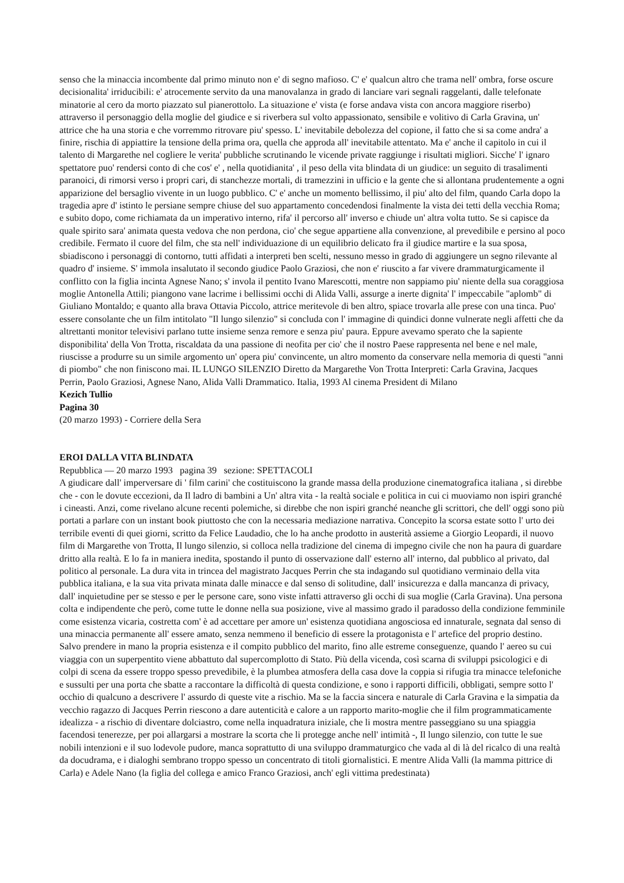senso che la minaccia incombente dal primo minuto non e' di segno mafioso. C' e' qualcun altro che trama nell' ombra, forse oscure decisionalita' irriducibili: e' atrocemente servito da una manovalanza in grado di lanciare vari segnali raggelanti, dalle telefonate minatorie al cero da morto piazzato sul pianerottolo. La situazione e' vista (e forse andava vista con ancora maggiore riserbo) attraverso il personaggio della moglie del giudice e si riverbera sul volto appassionato, sensibile e volitivo di Carla Gravina, un' attrice che ha una storia e che vorremmo ritrovare piu' spesso. L' inevitabile debolezza del copione, il fatto che si sa come andra' a finire, rischia di appiattire la tensione della prima ora, quella che approda all' inevitabile attentato. Ma e' anche il capitolo in cui il talento di Margarethe nel cogliere le verita' pubbliche scrutinando le vicende private raggiunge i risultati migliori. Sicche' l' ignaro spettatore puo' rendersi conto di che cos' e' , nella quotidianita' , il peso della vita blindata di un giudice: un seguito di trasalimenti paranoici, di rimorsi verso i propri cari, di stanchezze mortali, di tramezzini in ufficio e la gente che si allontana prudentemente a ogni apparizione del bersaglio vivente in un luogo pubblico. C' e' anche un momento bellissimo, il piu' alto del film, quando Carla dopo la tragedia apre d' istinto le persiane sempre chiuse del suo appartamento concedendosi finalmente la vista dei tetti della vecchia Roma; e subito dopo, come richiamata da un imperativo interno, rifa' il percorso all' inverso e chiude un' altra volta tutto. Se si capisce da quale spirito sara' animata questa vedova che non perdona, cio' che segue appartiene alla convenzione, al prevedibile e persino al poco credibile. Fermato il cuore del film, che sta nell' individuazione di un equilibrio delicato fra il giudice martire e la sua sposa, sbiadiscono i personaggi di contorno, tutti affidati a interpreti ben scelti, nessuno messo in grado di aggiungere un segno rilevante al quadro d' insieme. S' immola insalutato il secondo giudice Paolo Graziosi, che non e' riuscito a far vivere drammaturgicamente il conflitto con la figlia incinta Agnese Nano; s' invola il pentito Ivano Marescotti, mentre non sappiamo piu' niente della sua coraggiosa moglie Antonella Attili; piangono vane lacrime i bellissimi occhi di Alida Valli, assurge a inerte dignita' l' impeccabile "aplomb" di Giuliano Montaldo; e quanto alla brava Ottavia Piccolo, attrice meritevole di ben altro, spiace trovarla alle prese con una tinca. Puo' essere consolante che un film intitolato "Il lungo silenzio" si concluda con l' immagine di quindici donne vulnerate negli affetti che da altrettanti monitor televisivi parlano tutte insieme senza remore e senza piu' paura. Eppure avevamo sperato che la sapiente disponibilita' della Von Trotta, riscaldata da una passione di neofita per cio' che il nostro Paese rappresenta nel bene e nel male, riuscisse a produrre su un simile argomento un' opera piu' convincente, un altro momento da conservare nella memoria di questi "anni di piombo" che non finiscono mai. IL LUNGO SILENZIO Diretto da Margarethe Von Trotta Interpreti: Carla Gravina, Jacques Perrin, Paolo Graziosi, Agnese Nano, Alida Valli Drammatico. Italia, 1993 Al cinema President di Milano
Kezich Tullio
Pagina 30
(20 marzo 1993) - Corriere della Sera
EROI DALLA VITA BLINDATA
Repubblica — 20 marzo 1993 pagina 39 sezione: SPETTACOLI
A giudicare dall' imperversare di ' film carini' che costituiscono la grande massa della produzione cinematografica italiana , si direbbe che - con le dovute eccezioni, da Il ladro di bambini a Un' altra vita - la realtà sociale e politica in cui ci muoviamo non ispiri granché i cineasti. Anzi, come rivelano alcune recenti polemiche, si direbbe che non ispiri granché neanche gli scrittori, che dell' oggi sono più portati a parlare con un instant book piuttosto che con la necessaria mediazione narrativa. Concepito la scorsa estate sotto l' urto dei terribile eventi di quei giorni, scritto da Felice Laudadio, che lo ha anche prodotto in austerità assieme a Giorgio Leopardi, il nuovo film di Margarethe von Trotta, Il lungo silenzio, si colloca nella tradizione del cinema di impegno civile che non ha paura di guardare dritto alla realtà. E lo fa in maniera inedita, spostando il punto di osservazione dall' esterno all' interno, dal pubblico al privato, dal politico al personale. La dura vita in trincea del magistrato Jacques Perrin che sta indagando sul quotidiano verminaio della vita pubblica italiana, e la sua vita privata minata dalle minacce e dal senso di solitudine, dall' insicurezza e dalla mancanza di privacy, dall' inquietudine per se stesso e per le persone care, sono viste infatti attraverso gli occhi di sua moglie (Carla Gravina). Una persona colta e indipendente che però, come tutte le donne nella sua posizione, vive al massimo grado il paradosso della condizione femminile come esistenza vicaria, costretta com' è ad accettare per amore un' esistenza quotidiana angosciosa ed innaturale, segnata dal senso di una minaccia permanente all' essere amato, senza nemmeno il beneficio di essere la protagonista e l' artefice del proprio destino. Salvo prendere in mano la propria esistenza e il compito pubblico del marito, fino alle estreme conseguenze, quando l' aereo su cui viaggia con un superpentito viene abbattuto dal supercomplotto di Stato. Più della vicenda, così scarna di sviluppi psicologici e di colpi di scena da essere troppo spesso prevedibile, è la plumbea atmosfera della casa dove la coppia si rifugia tra minacce telefoniche e sussulti per una porta che sbatte a raccontare la difficoltà di questa condizione, e sono i rapporti difficili, obbligati, sempre sotto l' occhio di qualcuno a descrivere l' assurdo di queste vite a rischio. Ma se la faccia sincera e naturale di Carla Gravina e la simpatia da vecchio ragazzo di Jacques Perrin riescono a dare autenticità e calore a un rapporto marito-moglie che il film programmaticamente idealizza - a rischio di diventare dolciastro, come nella inquadratura iniziale, che li mostra mentre passeggiano su una spiaggia facendosi tenerezze, per poi allargarsi a mostrare la scorta che li protegge anche nell' intimità -, Il lungo silenzio, con tutte le sue nobili intenzioni e il suo lodevole pudore, manca soprattutto di una sviluppo drammaturgico che vada al di là del ricalco di una realtà da docudrama, e i dialoghi sembrano troppo spesso un concentrato di titoli giornalistici. E mentre Alida Valli (la mamma pittrice di Carla) e Adele Nano (la figlia del collega e amico Franco Graziosi, anch' egli vittima predestinata)